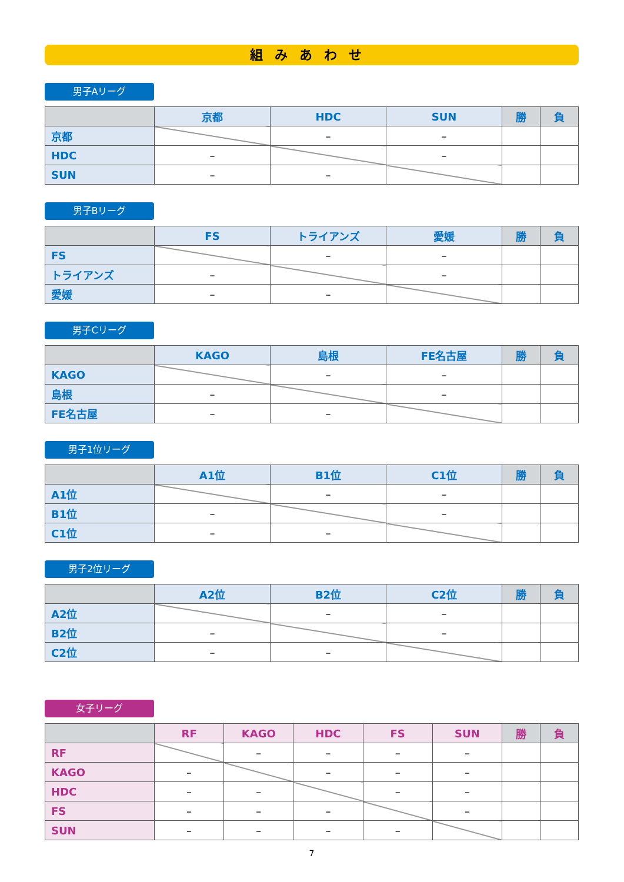組みあわせ
男子Aリーグ
| | 京都 | HDC | SUN | 勝 | 負 |
| --- | --- | --- | --- | --- | --- |
| 京都 | | – | – | | |
| HDC | – | | – | | |
| SUN | – | – | | | |
男子Bリーグ
| | FS | トライアンズ | 愛媛 | 勝 | 負 |
| --- | --- | --- | --- | --- | --- |
| FS | | – | – | | |
| トライアンズ | – | | – | | |
| 愛媛 | – | – | | | |
男子Cリーグ
| | KAGO | 島根 | FE名古屋 | 勝 | 負 |
| --- | --- | --- | --- | --- | --- |
| KAGO | | – | – | | |
| 島根 | – | | – | | |
| FE名古屋 | – | – | | | |
男子1位リーグ
| | A1位 | B1位 | C1位 | 勝 | 負 |
| --- | --- | --- | --- | --- | --- |
| A1位 | | – | – | | |
| B1位 | – | | – | | |
| C1位 | – | – | | | |
男子2位リーグ
| | A2位 | B2位 | C2位 | 勝 | 負 |
| --- | --- | --- | --- | --- | --- |
| A2位 | | – | – | | |
| B2位 | – | | – | | |
| C2位 | – | – | | | |
女子リーグ
| | RF | KAGO | HDC | FS | SUN | 勝 | 負 |
| --- | --- | --- | --- | --- | --- | --- | --- |
| RF | | – | – | – | – | | |
| KAGO | – | | – | – | – | | |
| HDC | – | – | | – | – | | |
| FS | – | – | – | | – | | |
| SUN | – | – | – | – | | | |
7